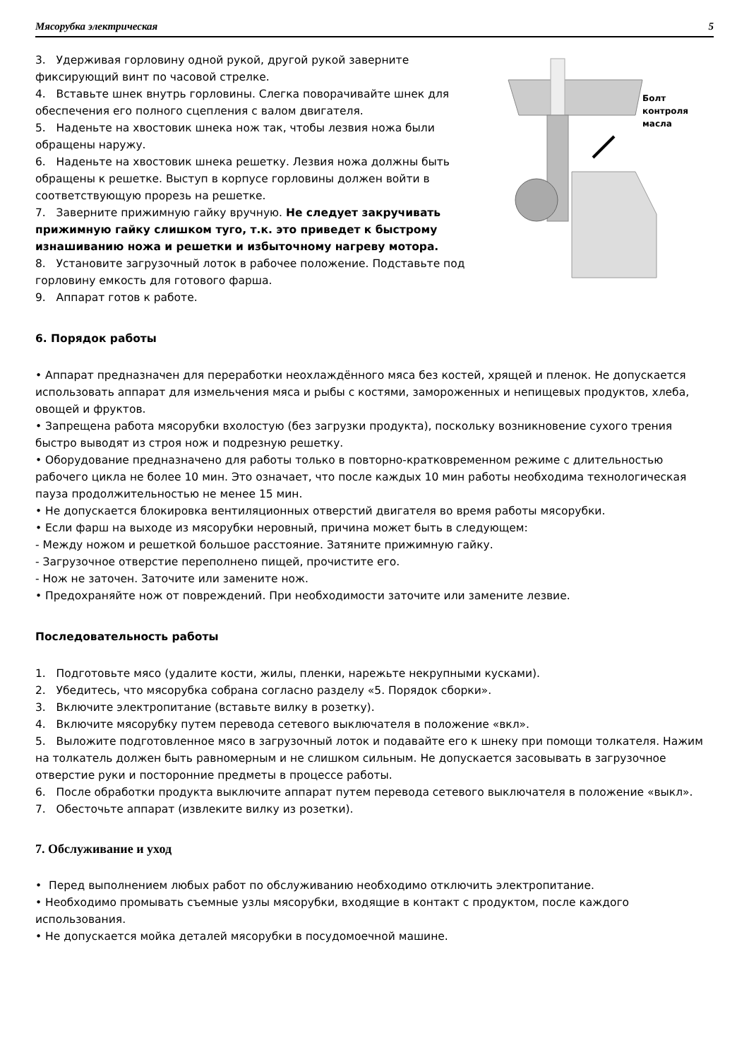Мясорубка электрическая 5
3. Удерживая горловину одной рукой, другой рукой заверните фиксирующий винт по часовой стрелке.
4. Вставьте шнек внутрь горловины. Слегка поворачивайте шнек для обеспечения его полного сцепления с валом двигателя.
5. Наденьте на хвостовик шнека нож так, чтобы лезвия ножа были обращены наружу.
6. Наденьте на хвостовик шнека решетку. Лезвия ножа должны быть обращены к решетке. Выступ в корпусе горловины должен войти в соответствующую прорезь на решетке.
7. Заверните прижимную гайку вручную. Не следует закручивать прижимную гайку слишком туго, т.к. это приведет к быстрому изнашиванию ножа и решетки и избыточному нагреву мотора.
8. Установите загрузочный лоток в рабочее положение. Подставьте под горловину емкость для готового фарша.
9. Аппарат готов к работе.
Болт
контроля
масла
6. Порядок работы
• Аппарат предназначен для переработки неохлаждённого мяса без костей, хрящей и пленок. Не допускается использовать аппарат для измельчения мяса и рыбы с костями, замороженных и непищевых продуктов, хлеба, овощей и фруктов.
• Запрещена работа мясорубки вхолостую (без загрузки продукта), поскольку возникновение сухого трения быстро выводят из строя нож и подрезную решетку.
• Оборудование предназначено для работы только в повторно-кратковременном режиме с длительностью рабочего цикла не более 10 мин. Это означает, что после каждых 10 мин работы необходима технологическая пауза продолжительностью не менее 15 мин.
• Не допускается блокировка вентиляционных отверстий двигателя во время работы мясорубки.
• Если фарш на выходе из мясорубки неровный, причина может быть в следующем:
- Между ножом и решеткой большое расстояние. Затяните прижимную гайку.
- Загрузочное отверстие переполнено пищей, прочистите его.
- Нож не заточен. Заточите или замените нож.
• Предохраняйте нож от повреждений. При необходимости заточите или замените лезвие.
Последовательность работы
1. Подготовьте мясо (удалите кости, жилы, пленки, нарежьте некрупными кусками).
2. Убедитесь, что мясорубка собрана согласно разделу «5. Порядок сборки».
3. Включите электропитание (вставьте вилку в розетку).
4. Включите мясорубку путем перевода сетевого выключателя в положение «вкл».
5. Выложите подготовленное мясо в загрузочный лоток и подавайте его к шнеку при помощи толкателя. Нажим на толкатель должен быть равномерным и не слишком сильным. Не допускается засовывать в загрузочное отверстие руки и посторонние предметы в процессе работы.
6. После обработки продукта выключите аппарат путем перевода сетевого выключателя в положение «выкл».
7. Обесточьте аппарат (извлеките вилку из розетки).
7. Обслуживание и уход
• Перед выполнением любых работ по обслуживанию необходимо отключить электропитание.
• Необходимо промывать съемные узлы мясорубки, входящие в контакт с продуктом, после каждого использования.
• Не допускается мойка деталей мясорубки в посудомоечной машине.